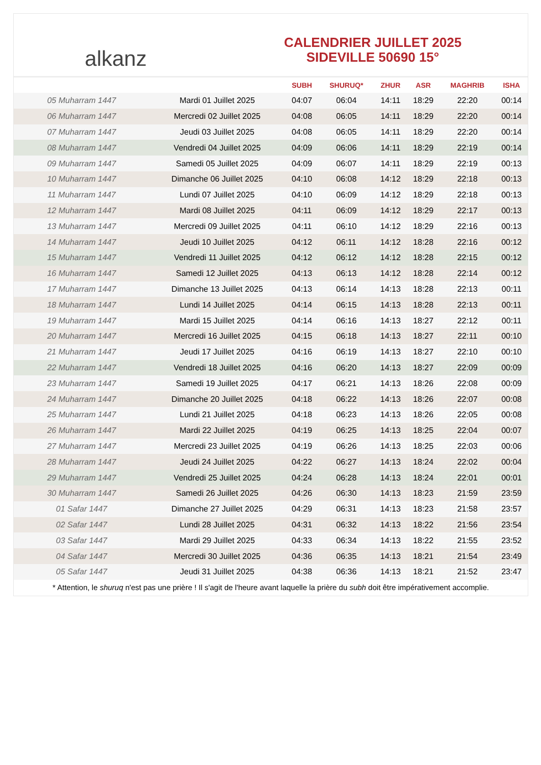alkanz
CALENDRIER JUILLET 2025
SIDEVILLE 50690 15°
| | | SUBH | SHURUQ* | ZHUR | ASR | MAGHRIB | ISHA |
| --- | --- | --- | --- | --- | --- | --- | --- |
| 05 Muharram 1447 | Mardi 01 Juillet 2025 | 04:07 | 06:04 | 14:11 | 18:29 | 22:20 | 00:14 |
| 06 Muharram 1447 | Mercredi 02 Juillet 2025 | 04:08 | 06:05 | 14:11 | 18:29 | 22:20 | 00:14 |
| 07 Muharram 1447 | Jeudi 03 Juillet 2025 | 04:08 | 06:05 | 14:11 | 18:29 | 22:20 | 00:14 |
| 08 Muharram 1447 | Vendredi 04 Juillet 2025 | 04:09 | 06:06 | 14:11 | 18:29 | 22:19 | 00:14 |
| 09 Muharram 1447 | Samedi 05 Juillet 2025 | 04:09 | 06:07 | 14:11 | 18:29 | 22:19 | 00:13 |
| 10 Muharram 1447 | Dimanche 06 Juillet 2025 | 04:10 | 06:08 | 14:12 | 18:29 | 22:18 | 00:13 |
| 11 Muharram 1447 | Lundi 07 Juillet 2025 | 04:10 | 06:09 | 14:12 | 18:29 | 22:18 | 00:13 |
| 12 Muharram 1447 | Mardi 08 Juillet 2025 | 04:11 | 06:09 | 14:12 | 18:29 | 22:17 | 00:13 |
| 13 Muharram 1447 | Mercredi 09 Juillet 2025 | 04:11 | 06:10 | 14:12 | 18:29 | 22:16 | 00:13 |
| 14 Muharram 1447 | Jeudi 10 Juillet 2025 | 04:12 | 06:11 | 14:12 | 18:28 | 22:16 | 00:12 |
| 15 Muharram 1447 | Vendredi 11 Juillet 2025 | 04:12 | 06:12 | 14:12 | 18:28 | 22:15 | 00:12 |
| 16 Muharram 1447 | Samedi 12 Juillet 2025 | 04:13 | 06:13 | 14:12 | 18:28 | 22:14 | 00:12 |
| 17 Muharram 1447 | Dimanche 13 Juillet 2025 | 04:13 | 06:14 | 14:13 | 18:28 | 22:13 | 00:11 |
| 18 Muharram 1447 | Lundi 14 Juillet 2025 | 04:14 | 06:15 | 14:13 | 18:28 | 22:13 | 00:11 |
| 19 Muharram 1447 | Mardi 15 Juillet 2025 | 04:14 | 06:16 | 14:13 | 18:27 | 22:12 | 00:11 |
| 20 Muharram 1447 | Mercredi 16 Juillet 2025 | 04:15 | 06:18 | 14:13 | 18:27 | 22:11 | 00:10 |
| 21 Muharram 1447 | Jeudi 17 Juillet 2025 | 04:16 | 06:19 | 14:13 | 18:27 | 22:10 | 00:10 |
| 22 Muharram 1447 | Vendredi 18 Juillet 2025 | 04:16 | 06:20 | 14:13 | 18:27 | 22:09 | 00:09 |
| 23 Muharram 1447 | Samedi 19 Juillet 2025 | 04:17 | 06:21 | 14:13 | 18:26 | 22:08 | 00:09 |
| 24 Muharram 1447 | Dimanche 20 Juillet 2025 | 04:18 | 06:22 | 14:13 | 18:26 | 22:07 | 00:08 |
| 25 Muharram 1447 | Lundi 21 Juillet 2025 | 04:18 | 06:23 | 14:13 | 18:26 | 22:05 | 00:08 |
| 26 Muharram 1447 | Mardi 22 Juillet 2025 | 04:19 | 06:25 | 14:13 | 18:25 | 22:04 | 00:07 |
| 27 Muharram 1447 | Mercredi 23 Juillet 2025 | 04:19 | 06:26 | 14:13 | 18:25 | 22:03 | 00:06 |
| 28 Muharram 1447 | Jeudi 24 Juillet 2025 | 04:22 | 06:27 | 14:13 | 18:24 | 22:02 | 00:04 |
| 29 Muharram 1447 | Vendredi 25 Juillet 2025 | 04:24 | 06:28 | 14:13 | 18:24 | 22:01 | 00:01 |
| 30 Muharram 1447 | Samedi 26 Juillet 2025 | 04:26 | 06:30 | 14:13 | 18:23 | 21:59 | 23:59 |
| 01 Safar 1447 | Dimanche 27 Juillet 2025 | 04:29 | 06:31 | 14:13 | 18:23 | 21:58 | 23:57 |
| 02 Safar 1447 | Lundi 28 Juillet 2025 | 04:31 | 06:32 | 14:13 | 18:22 | 21:56 | 23:54 |
| 03 Safar 1447 | Mardi 29 Juillet 2025 | 04:33 | 06:34 | 14:13 | 18:22 | 21:55 | 23:52 |
| 04 Safar 1447 | Mercredi 30 Juillet 2025 | 04:36 | 06:35 | 14:13 | 18:21 | 21:54 | 23:49 |
| 05 Safar 1447 | Jeudi 31 Juillet 2025 | 04:38 | 06:36 | 14:13 | 18:21 | 21:52 | 23:47 |
* Attention, le shuruq n'est pas une prière ! Il s'agit de l'heure avant laquelle la prière du subh doit être impérativement accomplie.